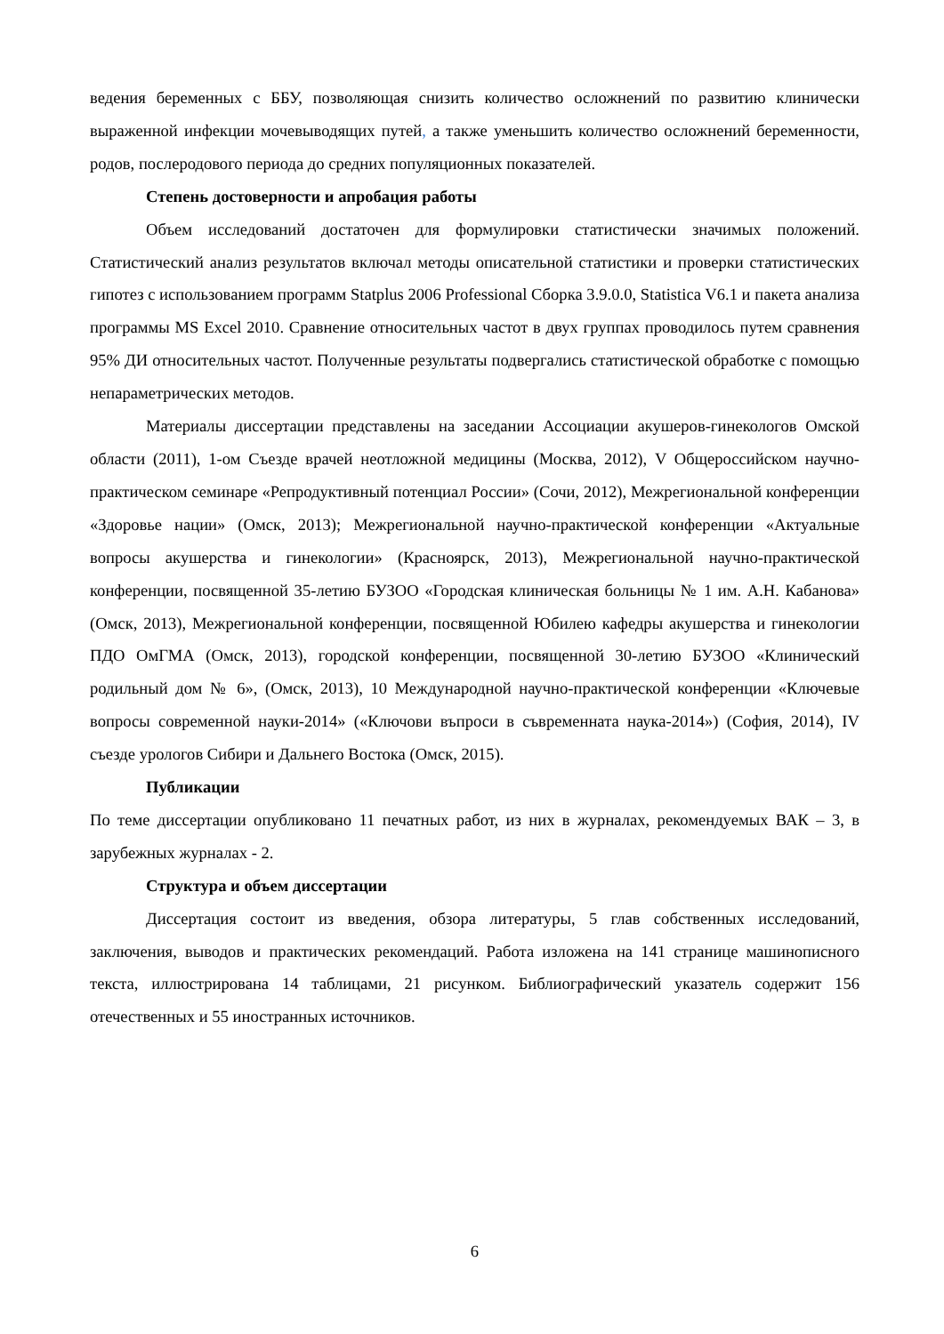ведения беременных с ББУ, позволяющая снизить количество осложнений по развитию клинически выраженной инфекции мочевыводящих путей, а также уменьшить количество осложнений беременности, родов, послеродового периода до средних популяционных показателей.
Степень достоверности и апробация работы
Объем исследований достаточен для формулировки статистически значимых положений. Статистический анализ результатов включал методы описательной статистики и проверки статистических гипотез с использованием программ Statplus 2006 Professional Сборка 3.9.0.0, Statistica V6.1 и пакета анализа программы MS Excel 2010. Сравнение относительных частот в двух группах проводилось путем сравнения 95% ДИ относительных частот. Полученные результаты подвергались статистической обработке с помощью непараметрических методов.
Материалы диссертации представлены на заседании Ассоциации акушеров-гинекологов Омской области (2011), 1-ом Съезде врачей неотложной медицины (Москва, 2012), V Общероссийском научно-практическом семинаре «Репродуктивный потенциал России» (Сочи, 2012), Межрегиональной конференции «Здоровье нации» (Омск, 2013); Межрегиональной научно-практической конференции «Актуальные вопросы акушерства и гинекологии» (Красноярск, 2013), Межрегиональной научно-практической конференции, посвященной 35-летию БУЗОО «Городская клиническая больницы № 1 им. А.Н. Кабанова» (Омск, 2013), Межрегиональной конференции, посвященной Юбилею кафедры акушерства и гинекологии ПДО ОмГМА (Омск, 2013), городской конференции, посвященной 30-летию БУЗОО «Клинический родильный дом № 6», (Омск, 2013), 10 Международной научно-практической конференции «Ключевые вопросы современной науки-2014» («Ключови въпроси в съвременната наука-2014») (София, 2014), IV съезде урологов Сибири и Дальнего Востока (Омск, 2015).
Публикации
По теме диссертации опубликовано 11 печатных работ, из них в журналах, рекомендуемых ВАК – 3, в зарубежных журналах - 2.
Структура и объем диссертации
Диссертация состоит из введения, обзора литературы, 5 глав собственных исследований, заключения, выводов и практических рекомендаций. Работа изложена на 141 странице машинописного текста, иллюстрирована 14 таблицами, 21 рисунком. Библиографический указатель содержит 156 отечественных и 55 иностранных источников.
6